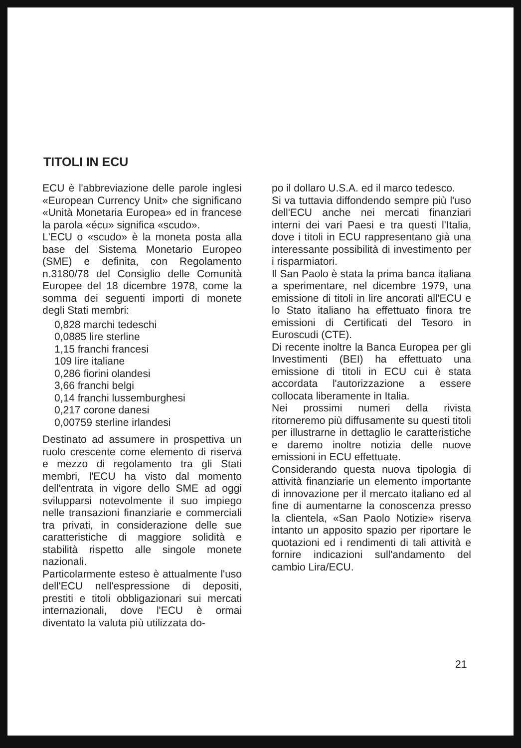TITOLI IN ECU
ECU è l'abbreviazione delle parole inglesi «European Currency Unit» che significano «Unità Monetaria Europea» ed in francese la parola «écu» significa «scudo».
L'ECU o «scudo» è la moneta posta alla base del Sistema Monetario Europeo (SME) e definita, con Regolamento n.3180/78 del Consiglio delle Comunità Europee del 18 dicembre 1978, come la somma dei seguenti importi di monete degli Stati membri:
0,828 marchi tedeschi
0,0885 lire sterline
1,15 franchi francesi
109 lire italiane
0,286 fiorini olandesi
3,66 franchi belgi
0,14 franchi lussemburghesi
0,217 corone danesi
0,00759 sterline irlandesi
Destinato ad assumere in prospettiva un ruolo crescente come elemento di riserva e mezzo di regolamento tra gli Stati membri, l'ECU ha visto dal momento dell'entrata in vigore dello SME ad oggi svilupparsi notevolmente il suo impiego nelle transazioni finanziarie e commerciali tra privati, in considerazione delle sue caratteristiche di maggiore solidità e stabilità rispetto alle singole monete nazionali.
Particolarmente esteso è attualmente l'uso dell'ECU nell'espressione di depositi, prestiti e titoli obbligazionari sui mercati internazionali, dove l'ECU è ormai diventato la valuta più utilizzata do-
po il dollaro U.S.A. ed il marco tedesco.
Si va tuttavia diffondendo sempre più l'uso dell'ECU anche nei mercati finanziari interni dei vari Paesi e tra questi l'Italia, dove i titoli in ECU rappresentano già una interessante possibilità di investimento per i risparmiatori.
Il San Paolo è stata la prima banca italiana a sperimentare, nel dicembre 1979, una emissione di titoli in lire ancorati all'ECU e lo Stato italiano ha effettuato finora tre emissioni di Certificati del Tesoro in Euroscudi (CTE).
Di recente inoltre la Banca Europea per gli Investimenti (BEI) ha effettuato una emissione di titoli in ECU cui è stata accordata l'autorizzazione a essere collocata liberamente in Italia.
Nei prossimi numeri della rivista ritorneremo più diffusamente su questi titoli per illustrarne in dettaglio le caratteristiche e daremo inoltre notizia delle nuove emissioni in ECU effettuate.
Considerando questa nuova tipologia di attività finanziarie un elemento importante di innovazione per il mercato italiano ed al fine di aumentarne la conoscenza presso la clientela, «San Paolo Notizie» riserva intanto un apposito spazio per riportare le quotazioni ed i rendimenti di tali attività e fornire indicazioni sull'andamento del cambio Lira/ECU.
21